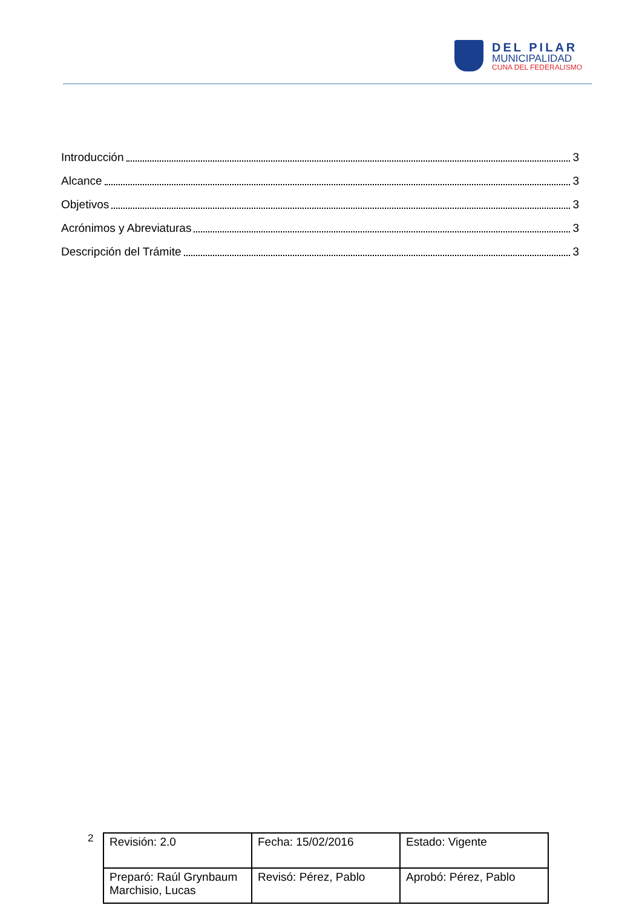DEL PILAR
MUNICIPALIDAD
CUNA DEL FEDERALISMO
Introducción 3
Alcance 3
Objetivos 3
Acrónimos y Abreviaturas 3
Descripción del Trámite 3
2
| Revisión: 2.0 | Fecha: 15/02/2016 | Estado: Vigente |
| Preparó: Raúl Grynbaum Marchisio, Lucas | Revisó: Pérez, Pablo | Aprobó: Pérez, Pablo |